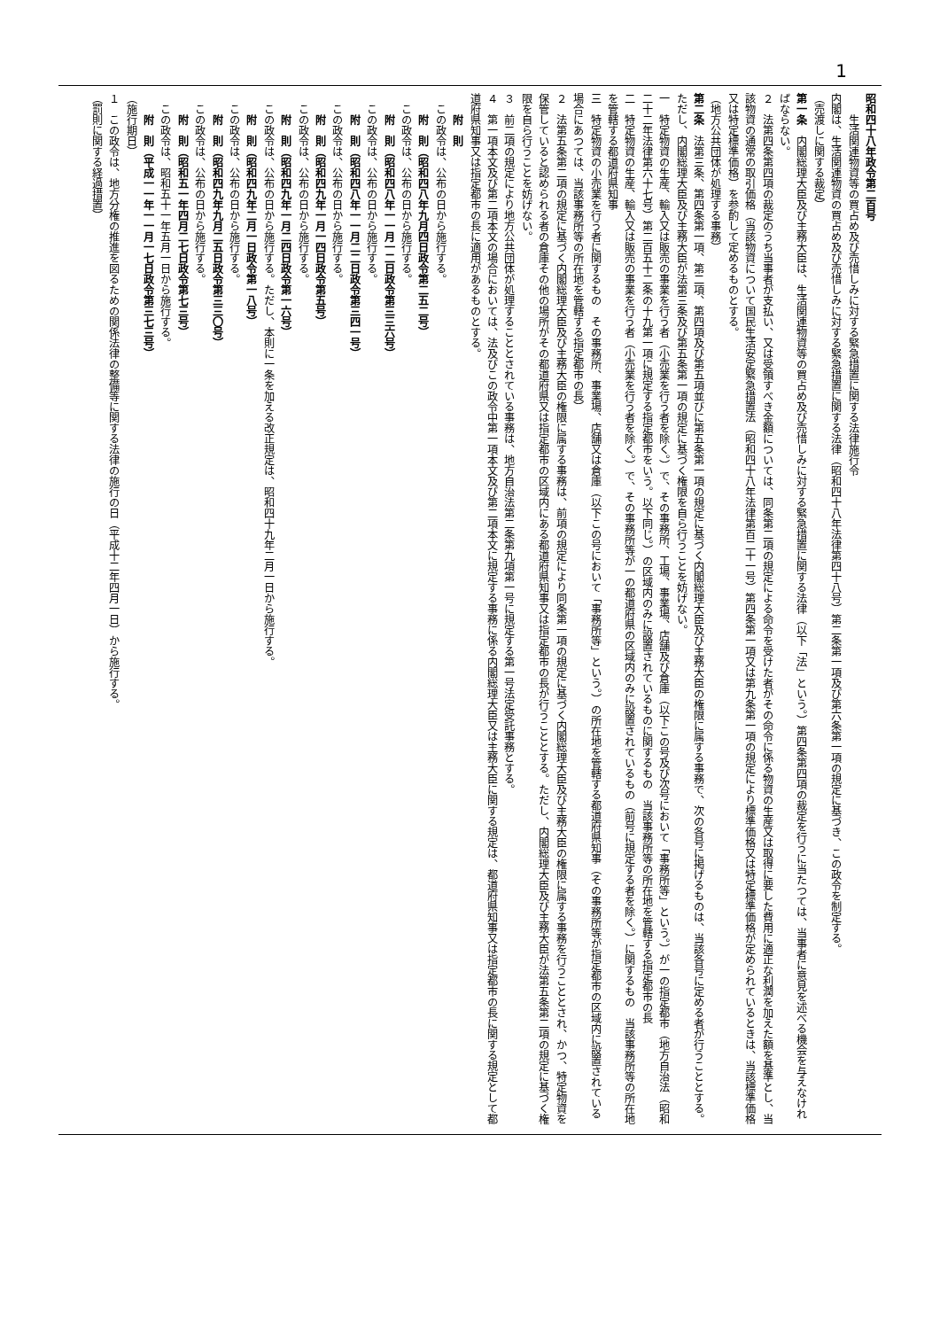1
昭和四十八年政令第二百号
生活関連物資等の買占め及び売惜しみに対する緊急措置に関する法律施行令
内閣は、生活関連物資の買占め及び売惜しみに対する緊急措置に関する法律（昭和四十八年法律第四十八号）第二条第一項及び第六条第一項の規定に基づき、この政令を制定する。
（売渡しに関する裁定）
第一条　内閣総理大臣及び主務大臣は、生活関連物資等の買占め及び売惜しみに対する緊急措置に関する法律（以下「法」という。）第四条第四項の裁定を行うに当たつては、当事者に意見を述べる機会を与えなければならない。
２　法第四条第四項の裁定のうち当事者が支払い、又は受領すべき金額については、同条第二項の規定による命令を受けた者がその命令に係る物資の生産又は取得に要した費用に適正な利潤を加えた額を基準とし、当該物資の通常の取引価格（当該物資について国民生活安定緊急措置法（昭和四十八年法律第百二十一号）第四条第一項又は第九条第一項の規定により標準価格又は特定標準価格が定められているときは、当該標準価格又は特定標準価格）を参酌して定めるものとする。
（地方公共団体が処理する事務）
第二条　法第三条、第四条第一項、第二項、第四項及び第五項並びに第五条第一項の規定に基づく内閣総理大臣及び主務大臣の権限に属する事務で、次の各号に掲げるものは、当該各号に定める者が行うこととする。ただし、内閣総理大臣及び主務大臣が法第三条及び第五条第一項の規定に基づく権限を自ら行うことを妨げない。
一　特定物資の生産、輸入又は販売の事業を行う者（小売業を行う者を除く。）で、その事務所、工場、事業場、店舗及び倉庫（以下この号及び次号において「事務所等」という。）が一の指定都市（地方自治法（昭和二十二年法律第六十七号）第二百五十二条の十九第一項に規定する指定都市をいう。以下同じ。）の区域内のみに設置されているものに関するもの　当該事務所等の所在地を管轄する指定都市の長
二　特定物資の生産、輸入又は販売の事業を行う者（小売業を行う者を除く。）で、その事務所等が一の都道府県の区域内のみに設置されているもの（前号に規定する者を除く。）に関するもの　当該事務所等の所在地を管轄する都道府県知事
三　特定物資の小売業を行う者に関するもの　その事務所、事業場、店舗又は倉庫（以下この号において「事務所等」という。）の所在地を管轄する都道府県知事（その事務所等が指定都市の区域内に設置されている場合にあつては、当該事務所等の所在地を管轄する指定都市の長）
２　法第五条第二項の規定に基づく内閣総理大臣及び主務大臣の権限に属する事務は、前項の規定により同条第一項の規定に基づく内閣総理大臣及び主務大臣の権限に属する事務を行うこととされ、かつ、特定物資を保管していると認められる者の倉庫その他の場所がその都道府県又は指定都市の区域内にある都道府県知事又は指定都市の長が行うこととする。ただし、内閣総理大臣及び主務大臣が法第五条第二項の規定に基づく権限を自ら行うことを妨げない。
３　前二項の規定により地方公共団体が処理することとされている事務は、地方自治法第二条第九項第一号に規定する第一号法定受託事務とする。
４　第一項本文及び第二項本文の場合においては、法及びこの政令中第一項本文及び第二項本文に規定する事務に係る内閣総理大臣又は主務大臣に関する規定は、都道府県知事又は指定都市の長に関する規定として都道府県知事又は指定都市の長に適用があるものとする。
附　則
この政令は、公布の日から施行する。
附　則（昭和四八年九月四日政令第二五二号）
この政令は、公布の日から施行する。
附　則（昭和四八年一一月一二日政令第三三六号）
この政令は、公布の日から施行する。
附　則（昭和四八年一一月二二日政令第三四一号）
この政令は、公布の日から施行する。
附　則（昭和四九年一月一四日政令第五号）
この政令は、公布の日から施行する。
附　則（昭和四九年一月二四日政令第一六号）
この政令は、公布の日から施行する。ただし、本則に一条を加える改正規定は、昭和四十九年二月一日から施行する。
附　則（昭和四九年二月一日政令第一八号）
この政令は、公布の日から施行する。
附　則（昭和四九年九月二五日政令第三三〇号）
この政令は、公布の日から施行する。
附　則（昭和五一年四月二七日政令第七三号）
この政令は、昭和五十一年五月一日から施行する。
附　則（平成一一年一一月一七日政令第三七三号）
（施行期日）
１　この政令は、地方分権の推進を図るための関係法律の整備等に関する法律の施行の日（平成十二年四月一日）から施行する。
（罰則に関する経過措置）